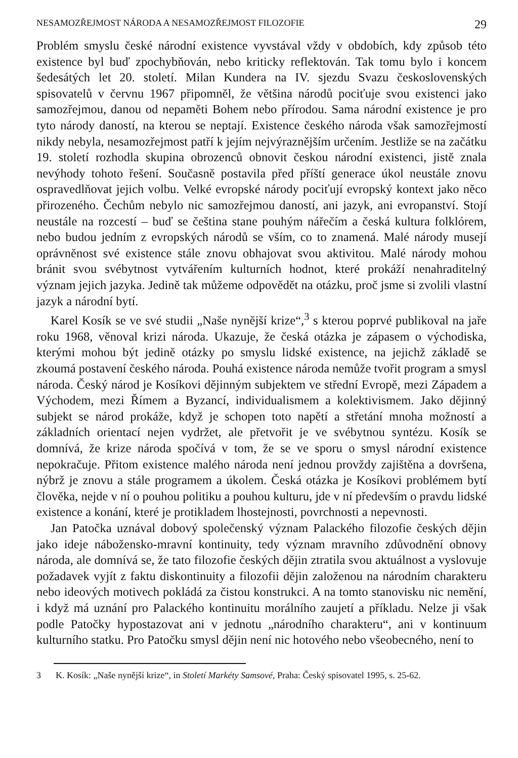NESAMOZŘEJMOST NÁRODA A NESAMOZŘEJMOST FILOZOFIE 29
Problém smyslu české národní existence vyvstával vždy v obdobích, kdy způsob této existence byl buď zpochybňován, nebo kriticky reflektován. Tak tomu bylo i koncem šedesátých let 20. století. Milan Kundera na IV. sjezdu Svazu československých spisovatelů v červnu 1967 připomněl, že většina národů pociťuje svou existenci jako samozřejmou, danou od nepaměti Bohem nebo přírodou. Sama národní existence je pro tyto národy daností, na kterou se neptají. Existence českého národa však samozřejmostí nikdy nebyla, nesamozřejmost patří k jejím nejvýraznějším určením. Jestliže se na začátku 19. století rozhodla skupina obrozenců obnovit českou národní existenci, jistě znala nevýhody tohoto řešení. Současně postavila před příští generace úkol neustále znovu ospravedlňovat jejich volbu. Velké evropské národy pociťují evropský kontext jako něco přirozeného. Čechům nebylo nic samozřejmou daností, ani jazyk, ani evropanství. Stojí neustále na rozcestí – buď se čeština stane pouhým nářečím a česká kultura folklórem, nebo budou jedním z evropských národů se vším, co to znamená. Malé národy musejí oprávněnost své existence stále znovu obhajovat svou aktivitou. Malé národy mohou bránit svou svébytnost vytvářením kulturních hodnot, které prokáží nenahraditelný význam jejich jazyka. Jedině tak můžeme odpovědět na otázku, proč jsme si zvolili vlastní jazyk a národní bytí.
Karel Kosík se ve své studii „Naše nynější krize“,<sup>3</sup> s kterou poprvé publikoval na jaře roku 1968, věnoval krizi národa. Ukazuje, že česká otázka je zápasem o východiska, kterými mohou být jedině otázky po smyslu lidské existence, na jejichž základě se zkoumá postavení českého národa. Pouhá existence národa nemůže tvořit program a smysl národa. Český národ je Kosíkovi dějinným subjektem ve střední Evropě, mezi Západem a Východem, mezi Římem a Byzancí, individualismem a kolektivismem. Jako dějinný subjekt se národ prokáže, když je schopen toto napětí a střetání mnoha možností a základních orientací nejen vydržet, ale přetvořit je ve svébytnou syntézu. Kosík se domnívá, že krize národa spočívá v tom, že se ve sporu o smysl národní existence nepokračuje. Přitom existence malého národa není jednou provždy zajištěna a dovršena, nýbrž je znovu a stále programem a úkolem. Česká otázka je Kosíkovi problémem bytí člověka, nejde v ní o pouhou politiku a pouhou kulturu, jde v ní především o pravdu lidské existence a konání, které je protikladem lhostejnosti, povrchnosti a nepevnosti.
Jan Patočka uznával dobový společenský význam Palackého filozofie českých dějin jako ideje nábožensko-mravní kontinuity, tedy význam mravního zdůvodnění obnovy národa, ale domnívá se, že tato filozofie českých dějin ztratila svou aktuálnost a vyslovuje požadavek vyjít z faktu diskontinuity a filozofii dějin založenou na národním charakteru nebo ideových motivech pokládá za čistou konstrukci. A na tomto stanovisku nic nemění, i když má uznání pro Palackého kontinuitu morálního zaujetí a příkladu. Nelze ji však podle Patočky hypostazovat ani v jednotu „národního charakteru“, ani v kontinuum kulturního statku. Pro Patočku smysl dějin není nic hotového nebo všeobecného, není to
3 K. Kosík: „Naše nynější krize“, in Století Markéty Samsové, Praha: Český spisovatel 1995, s. 25-62.